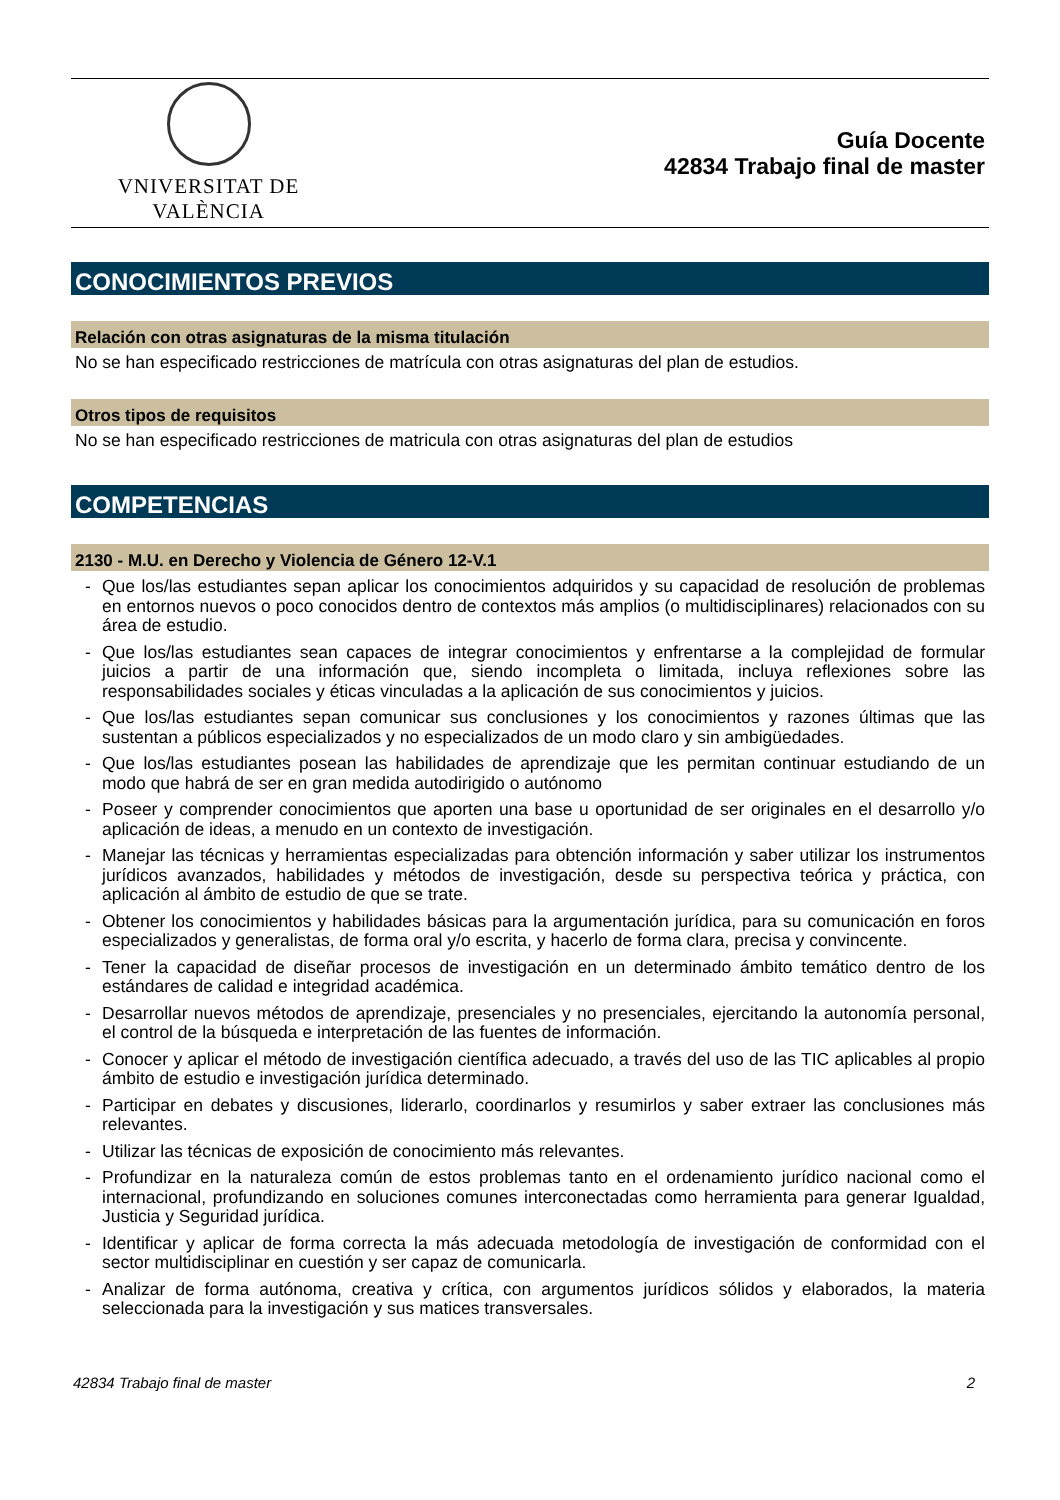VNIVERSITAT DE VALÈNCIA
Guía Docente
42834 Trabajo final de master
CONOCIMIENTOS PREVIOS
Relación con otras asignaturas de la misma titulación
No se han especificado restricciones de matrícula con otras asignaturas del plan de estudios.
Otros tipos de requisitos
No se han especificado restricciones de matricula con otras asignaturas del plan de estudios
COMPETENCIAS
2130 - M.U. en Derecho y Violencia de Género 12-V.1
- Que los/las estudiantes sepan aplicar los conocimientos adquiridos y su capacidad de resolución de problemas en entornos nuevos o poco conocidos dentro de contextos más amplios (o multidisciplinares) relacionados con su área de estudio.
- Que los/las estudiantes sean capaces de integrar conocimientos y enfrentarse a la complejidad de formular juicios a partir de una información que, siendo incompleta o limitada, incluya reflexiones sobre las responsabilidades sociales y éticas vinculadas a la aplicación de sus conocimientos y juicios.
- Que los/las estudiantes sepan comunicar sus conclusiones y los conocimientos y razones últimas que las sustentan a públicos especializados y no especializados de un modo claro y sin ambigüedades.
- Que los/las estudiantes posean las habilidades de aprendizaje que les permitan continuar estudiando de un modo que habrá de ser en gran medida autodirigido o autónomo
- Poseer y comprender conocimientos que aporten una base u oportunidad de ser originales en el desarrollo y/o aplicación de ideas, a menudo en un contexto de investigación.
- Manejar las técnicas y herramientas especializadas para obtención información y saber utilizar los instrumentos jurídicos avanzados, habilidades y métodos de investigación, desde su perspectiva teórica y práctica, con aplicación al ámbito de estudio de que se trate.
- Obtener los conocimientos y habilidades básicas para la argumentación jurídica, para su comunicación en foros especializados y generalistas, de forma oral y/o escrita, y hacerlo de forma clara, precisa y convincente.
- Tener la capacidad de diseñar procesos de investigación en un determinado ámbito temático dentro de los estándares de calidad e integridad académica.
- Desarrollar nuevos métodos de aprendizaje, presenciales y no presenciales, ejercitando la autonomía personal, el control de la búsqueda e interpretación de las fuentes de información.
- Conocer y aplicar el método de investigación científica adecuado, a través del uso de las TIC aplicables al propio ámbito de estudio e investigación jurídica determinado.
- Participar en debates y discusiones, liderarlo, coordinarlos y resumirlos y saber extraer las conclusiones más relevantes.
- Utilizar las técnicas de exposición de conocimiento más relevantes.
- Profundizar en la naturaleza común de estos problemas tanto en el ordenamiento jurídico nacional como el internacional, profundizando en soluciones comunes interconectadas como herramienta para generar Igualdad, Justicia y Seguridad jurídica.
- Identificar y aplicar de forma correcta la más adecuada metodología de investigación de conformidad con el sector multidisciplinar en cuestión y ser capaz de comunicarla.
- Analizar de forma autónoma, creativa y crítica, con argumentos jurídicos sólidos y elaborados, la materia seleccionada para la investigación y sus matices transversales.
42834 Trabajo final de master 2